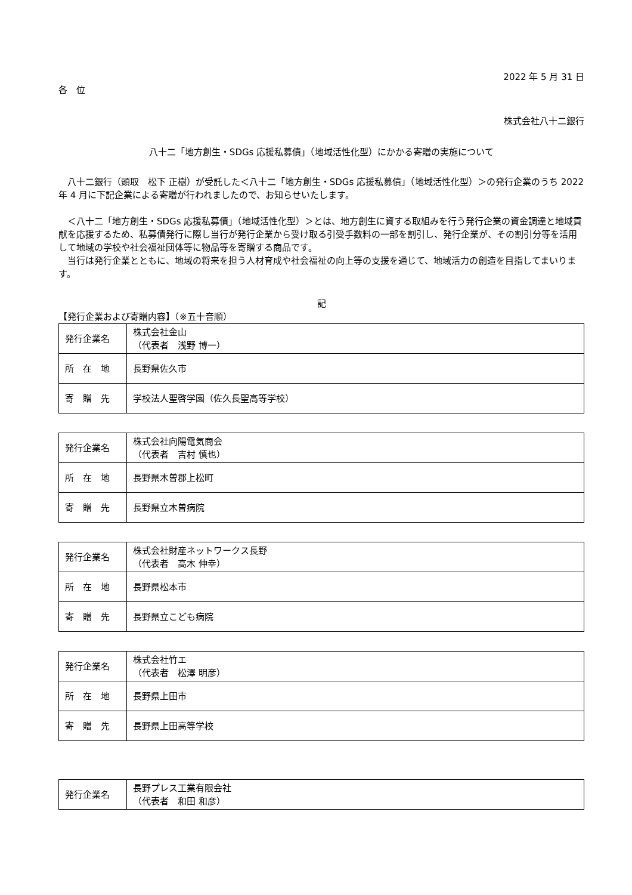2022 年 5 月 31 日
各　位
株式会社八十二銀行
八十二「地方創生・SDGs 応援私募債」（地域活性化型）にかかる寄贈の実施について
　八十二銀行（頭取　松下 正樹）が受託した＜八十二「地方創生・SDGs 応援私募債」（地域活性化型）＞の発行企業のうち 2022 年 4 月に下記企業による寄贈が行われましたので、お知らせいたします。
　＜八十二「地方創生・SDGs 応援私募債」（地域活性化型）＞とは、地方創生に資する取組みを行う発行企業の資金調達と地域貢献を応援するため、私募債発行に際し当行が発行企業から受け取る引受手数料の一部を割引し、発行企業が、その割引分等を活用して地域の学校や社会福祉団体等に物品等を寄贈する商品です。
　当行は発行企業とともに、地域の将来を担う人材育成や社会福祉の向上等の支援を通じて、地域活力の創造を目指してまいります。
記
【発行企業および寄贈内容】（※五十音順）
| 発行企業名 | 株式会社金山 （代表者 浅野 博一） |
| 所 在 地 | 長野県佐久市 |
| 寄 贈 先 | 学校法人聖啓学園（佐久長聖高等学校） |
| 発行企業名 | 株式会社向陽電気商会 （代表者 吉村 慎也） |
| 所 在 地 | 長野県木曽郡上松町 |
| 寄 贈 先 | 長野県立木曽病院 |
| 発行企業名 | 株式会社財産ネットワークス長野 （代表者 高木 伸幸） |
| 所 在 地 | 長野県松本市 |
| 寄 贈 先 | 長野県立こども病院 |
| 発行企業名 | 株式会社竹エ （代表者 松澤 明彦） |
| 所 在 地 | 長野県上田市 |
| 寄 贈 先 | 長野県上田高等学校 |
| 発行企業名 | 長野プレス工業有限会社 （代表者 和田 和彦） |